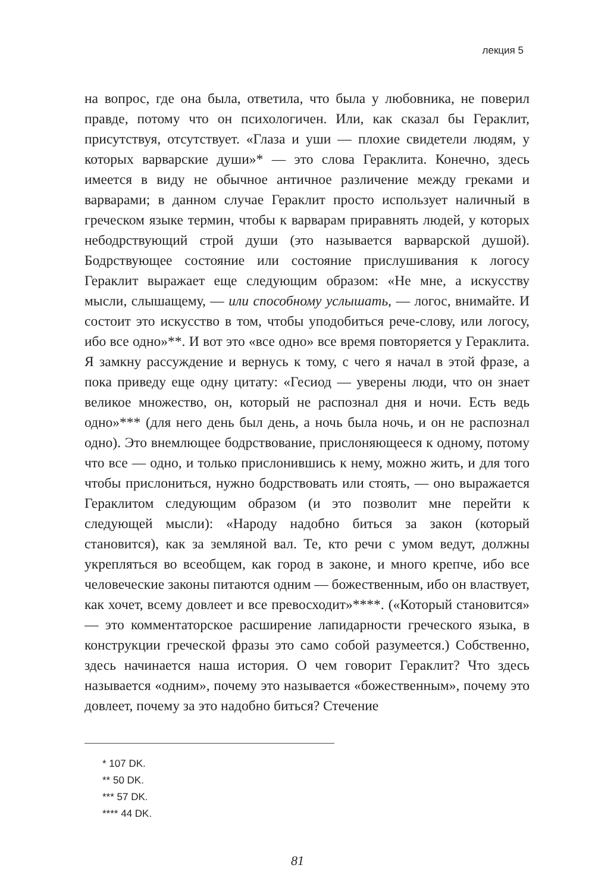лекция 5
на вопрос, где она была, ответила, что была у любовника, не поверил правде, потому что он психологичен. Или, как сказал бы Гераклит, присутствуя, отсутствует. «Глаза и уши — плохие свидетели людям, у которых варварские души»* — это слова Гераклита. Конечно, здесь имеется в виду не обычное античное различение между греками и варварами; в данном случае Гераклит просто использует наличный в греческом языке термин, чтобы к варварам приравнять людей, у которых небодрствующий строй души (это называется варварской душой). Бодрствующее состояние или состояние прислушивания к логосу Гераклит выражает еще следующим образом: «Не мне, а искусству мысли, слышащему, — или способному услышать, — логос, внимайте. И состоит это искусство в том, чтобы уподобиться рече-слову, или логосу, ибо все одно»**. И вот это «все одно» все время повторяется у Гераклита. Я замкну рассуждение и вернусь к тому, с чего я начал в этой фразе, а пока приведу еще одну цитату: «Гесиод — уверены люди, что он знает великое множество, он, который не распознал дня и ночи. Есть ведь одно»*** (для него день был день, а ночь была ночь, и он не распознал одно). Это внемлющее бодрствование, прислоняющееся к одному, потому что все — одно, и только прислонившись к нему, можно жить, и для того чтобы прислониться, нужно бодрствовать или стоять, — оно выражается Гераклитом следующим образом (и это позволит мне перейти к следующей мысли): «Народу надобно биться за закон (который становится), как за земляной вал. Те, кто речи с умом ведут, должны укрепляться во всеобщем, как город в законе, и много крепче, ибо все человеческие законы питаются одним — божественным, ибо он властвует, как хочет, всему довлеет и все превосходит»****. («Который становится» — это комментаторское расширение лапидарности греческого языка, в конструкции греческой фразы это само собой разумеется.) Собственно, здесь начинается наша история. О чем говорит Гераклит? Что здесь называется «одним», почему это называется «божественным», почему это довлеет, почему за это надобно биться? Стечение
* 107 DK.
** 50 DK.
*** 57 DK.
**** 44 DK.
81